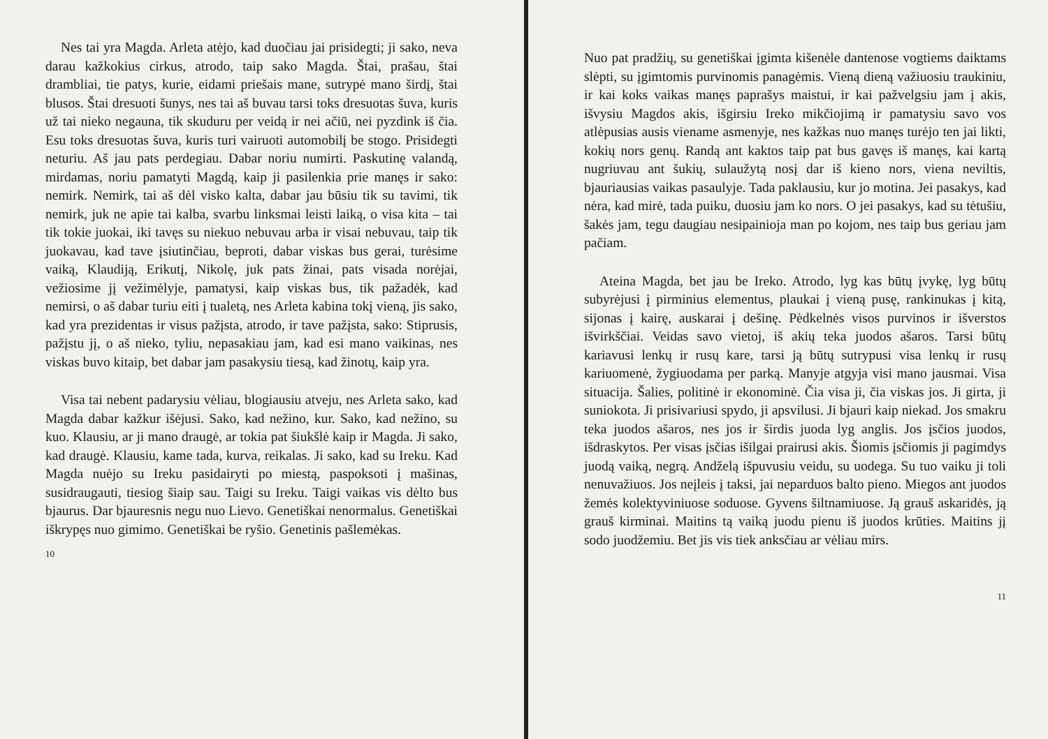Nes tai yra Magda. Arleta atėjo, kad duočiau jai prisidegti; ji sako, neva darau kažkokius cirkus, atrodo, taip sako Magda. Štai, prašau, štai drambliai, tie patys, kurie, eidami priešais mane, sutrypė mano širdį, štai blusos. Štai dresuoti šunys, nes tai aš buvau tarsi toks dresuotas šuva, kuris už tai nieko negauna, tik skuduru per veidą ir nei ačiū, nei pyzdink iš čia. Esu toks dresuotas šuva, kuris turi vairuoti automobilį be stogo. Prisidegti neturiu. Aš jau pats perdegiau. Dabar noriu numirti. Paskutinę valandą, mirdamas, noriu pamatyti Magdą, kaip ji pasilenkia prie manęs ir sako: nemirk. Nemirk, tai aš dėl visko kalta, dabar jau būsiu tik su tavimi, tik nemirk, juk ne apie tai kalba, svarbu linksmai leisti laiką, o visa kita – tai tik tokie juokai, iki tavęs su niekuo nebuvau arba ir visai nebuvau, taip tik juokavau, kad tave įsiutinčiau, beproti, dabar viskas bus gerai, turėsime vaiką, Klaudiją, Erikutį, Nikolę, juk pats žinai, pats visada norėjai, vežiosime jį vežimėlyje, pamatysi, kaip viskas bus, tik pažadėk, kad nemirsi, o aš dabar turiu eiti į tualetą, nes Arleta kabina tokį vieną, jis sako, kad yra prezidentas ir visus pažįsta, atrodo, ir tave pažįsta, sako: Stiprusis, pažįstu jį, o aš nieko, tyliu, nepasakiau jam, kad esi mano vaikinas, nes viskas buvo kitaip, bet dabar jam pasakysiu tiesą, kad žinotų, kaip yra.
Visa tai nebent padarysiu vėliau, blogiausiu atveju, nes Arleta sako, kad Magda dabar kažkur išėjusi. Sako, kad nežino, kur. Sako, kad nežino, su kuo. Klausiu, ar ji mano draugė, ar tokia pat šiukšlė kaip ir Magda. Ji sako, kad draugė. Klausiu, kame tada, kurva, reikalas. Ji sako, kad su Ireku. Kad Magda nuėjo su Ireku pasidairyti po miestą, paspoksoti į mašinas, susidraugauti, tiesiog šiaip sau. Taigi su Ireku. Taigi vaikas vis dėlto bus bjaurus. Dar bjauresnis negu nuo Lievo. Genetiškai nenormalus. Genetiškai iškrypęs nuo gimimo. Genetiškai be ryšio. Genetinis pašlemėkas.
10
Nuo pat pradžių, su genetiškai įgimta kišenėle dantenose vogtiems daiktams slėpti, su įgimtomis purvinomis panagėmis. Vieną dieną važiuosiu traukiniu, ir kai koks vaikas manęs paprašys maistui, ir kai pažvelgsiu jam į akis, išvysiu Magdos akis, išgirsiu Ireko mikčiojimą ir pamatysiu savo vos atlėpusias ausis viename asmenyje, nes kažkas nuo manęs turėjo ten jai likti, kokių nors genų. Randą ant kaktos taip pat bus gavęs iš manęs, kai kartą nugriuvau ant šukių, sulaužytą nosį dar iš kieno nors, viena neviltis, bjauriausias vaikas pasaulyje. Tada paklausiu, kur jo motina. Jei pasakys, kad nėra, kad mirė, tada puiku, duosiu jam ko nors. O jei pasakys, kad su tėtušiu, šakės jam, tegu daugiau nesipainioja man po kojom, nes taip bus geriau jam pačiam.
Ateina Magda, bet jau be Ireko. Atrodo, lyg kas būtų įvykę, lyg būtų subyrėjusi į pirminius elementus, plaukai į vieną pusę, rankinukas į kitą, sijonas į kairę, auskarai į dešinę. Pėdkelnės visos purvinos ir išverstos išvirkščiai. Veidas savo vietoj, iš akių teka juodos ašaros. Tarsi būtų kariavusi lenkų ir rusų kare, tarsi ją būtų sutrypusi visa lenkų ir rusų kariuomenė, žygiuodama per parką. Manyje atgyja visi mano jausmai. Visa situacija. Šalies, politinė ir ekonominė. Čia visa ji, čia viskas jos. Ji girta, ji suniokota. Ji prisivariusi spydo, ji apsvilusi. Ji bjauri kaip niekad. Jos smakru teka juodos ašaros, nes jos ir širdis juoda lyg anglis. Jos įsčios juodos, išdraskytos. Per visas įsčias išilgai prairusi akis. Šiomis įsčiomis ji pagimdys juodą vaiką, negrą. Andželą išpuvusiu veidu, su uodega. Su tuo vaiku ji toli nenuvažiuos. Jos neįleis į taksi, jai neparduos balto pieno. Miegos ant juodos žemės kolektyviniuose soduose. Gyvens šiltnamiuose. Ją grauš askaridės, ją grauš kirminai. Maitins tą vaiką juodu pienu iš juodos krūties. Maitins jį sodo juodžemiu. Bet jis vis tiek anksčiau ar vėliau mirs.
11